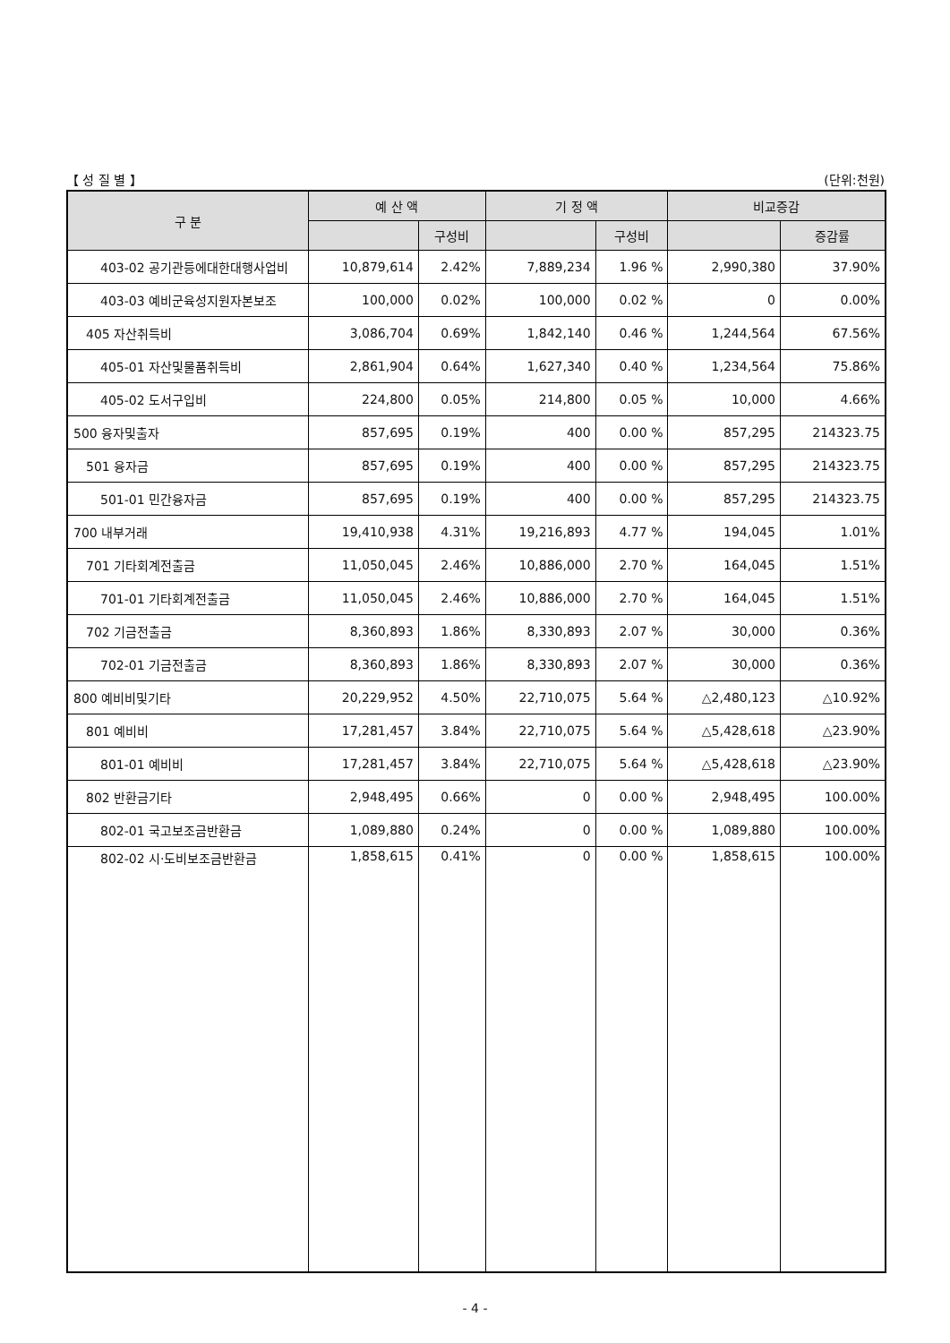【 성 질 별 】 (단위:천원)
| 구 분 | 예 산 액 | | 기 정 액 | | 비교증감 | |
| --- | --- | --- | --- | --- | --- | --- |
| | | 구성비 | | 구성비 | | 증감률 |
| 403-02 공기관등에대한대행사업비 | 10,879,614 | 2.42% | 7,889,234 | 1.96 % | 2,990,380 | 37.90% |
| 403-03 예비군육성지원자본보조 | 100,000 | 0.02% | 100,000 | 0.02 % | 0 | 0.00% |
| 405 자산취득비 | 3,086,704 | 0.69% | 1,842,140 | 0.46 % | 1,244,564 | 67.56% |
| 405-01 자산및물품취득비 | 2,861,904 | 0.64% | 1,627,340 | 0.40 % | 1,234,564 | 75.86% |
| 405-02 도서구입비 | 224,800 | 0.05% | 214,800 | 0.05 % | 10,000 | 4.66% |
| 500 융자및출자 | 857,695 | 0.19% | 400 | 0.00 % | 857,295 | 214323.75 |
| 501 융자금 | 857,695 | 0.19% | 400 | 0.00 % | 857,295 | 214323.75 |
| 501-01 민간융자금 | 857,695 | 0.19% | 400 | 0.00 % | 857,295 | 214323.75 |
| 700 내부거래 | 19,410,938 | 4.31% | 19,216,893 | 4.77 % | 194,045 | 1.01% |
| 701 기타회계전출금 | 11,050,045 | 2.46% | 10,886,000 | 2.70 % | 164,045 | 1.51% |
| 701-01 기타회계전출금 | 11,050,045 | 2.46% | 10,886,000 | 2.70 % | 164,045 | 1.51% |
| 702 기금전출금 | 8,360,893 | 1.86% | 8,330,893 | 2.07 % | 30,000 | 0.36% |
| 702-01 기금전출금 | 8,360,893 | 1.86% | 8,330,893 | 2.07 % | 30,000 | 0.36% |
| 800 예비비및기타 | 20,229,952 | 4.50% | 22,710,075 | 5.64 % | △2,480,123 | △10.92% |
| 801 예비비 | 17,281,457 | 3.84% | 22,710,075 | 5.64 % | △5,428,618 | △23.90% |
| 801-01 예비비 | 17,281,457 | 3.84% | 22,710,075 | 5.64 % | △5,428,618 | △23.90% |
| 802 반환금기타 | 2,948,495 | 0.66% | 0 | 0.00 % | 2,948,495 | 100.00% |
| 802-01 국고보조금반환금 | 1,089,880 | 0.24% | 0 | 0.00 % | 1,089,880 | 100.00% |
| 802-02 시·도비보조금반환금 | 1,858,615 | 0.41% | 0 | 0.00 % | 1,858,615 | 100.00% |
- 4 -